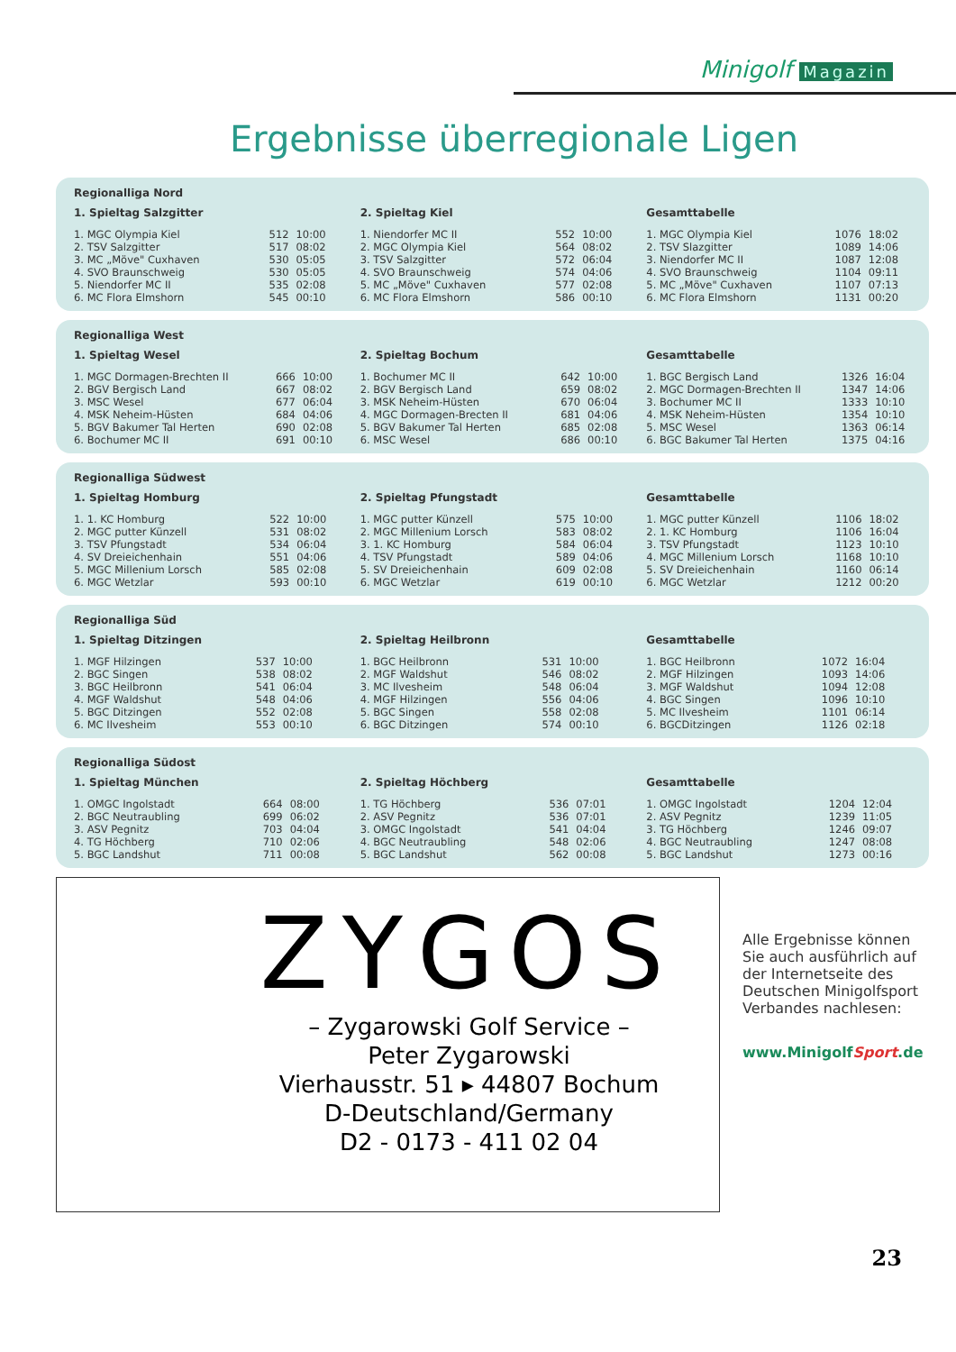Minigolf Magazin
Ergebnisse überregionale Ligen
Regionalliga Nord
1. Spieltag Salzgitter
| 1. MGC Olympia Kiel | 512 | 10:00 |
| 2. TSV Salzgitter | 517 | 08:02 |
| 3. MC „Möve" Cuxhaven | 530 | 05:05 |
| 4. SVO Braunschweig | 530 | 05:05 |
| 5. Niendorfer MC II | 535 | 02:08 |
| 6. MC Flora Elmshorn | 545 | 00:10 |
2. Spieltag Kiel
| 1. Niendorfer MC II | 552 | 10:00 |
| 2. MGC Olympia Kiel | 564 | 08:02 |
| 3. TSV Salzgitter | 572 | 06:04 |
| 4. SVO Braunschweig | 574 | 04:06 |
| 5. MC „Möve" Cuxhaven | 577 | 02:08 |
| 6. MC Flora Elmshorn | 586 | 00:10 |
Gesamttabelle
| 1. MGC Olympia Kiel | 1076 | 18:02 |
| 2. TSV Slazgitter | 1089 | 14:06 |
| 3. Niendorfer MC II | 1087 | 12:08 |
| 4. SVO Braunschweig | 1104 | 09:11 |
| 5. MC „Möve" Cuxhaven | 1107 | 07:13 |
| 6. MC Flora Elmshorn | 1131 | 00:20 |
Regionalliga West
1. Spieltag Wesel
| 1. MGC Dormagen-Brechten II | 666 | 10:00 |
| 2. BGV Bergisch Land | 667 | 08:02 |
| 3. MSC Wesel | 677 | 06:04 |
| 4. MSK Neheim-Hüsten | 684 | 04:06 |
| 5. BGV Bakumer Tal Herten | 690 | 02:08 |
| 6. Bochumer MC II | 691 | 00:10 |
2. Spieltag Bochum
| 1. Bochumer MC II | 642 | 10:00 |
| 2. BGV Bergisch Land | 659 | 08:02 |
| 3. MSK Neheim-Hüsten | 670 | 06:04 |
| 4. MGC Dormagen-Brecten II | 681 | 04:06 |
| 5. BGV Bakumer Tal Herten | 685 | 02:08 |
| 6. MSC Wesel | 686 | 00:10 |
Gesamttabelle
| 1. BGC Bergisch Land | 1326 | 16:04 |
| 2. MGC Dormagen-Brechten II | 1347 | 14:06 |
| 3. Bochumer MC II | 1333 | 10:10 |
| 4. MSK Neheim-Hüsten | 1354 | 10:10 |
| 5. MSC Wesel | 1363 | 06:14 |
| 6. BGC Bakumer Tal Herten | 1375 | 04:16 |
Regionalliga Südwest
1. Spieltag Homburg
| 1. 1. KC Homburg | 522 | 10:00 |
| 2. MGC putter Künzell | 531 | 08:02 |
| 3. TSV Pfungstadt | 534 | 06:04 |
| 4. SV Dreieichenhain | 551 | 04:06 |
| 5. MGC Millenium Lorsch | 585 | 02:08 |
| 6. MGC Wetzlar | 593 | 00:10 |
2. Spieltag Pfungstadt
| 1. MGC putter Künzell | 575 | 10:00 |
| 2. MGC Millenium Lorsch | 583 | 08:02 |
| 3. 1. KC Homburg | 584 | 06:04 |
| 4. TSV Pfungstadt | 589 | 04:06 |
| 5. SV Dreieichenhain | 609 | 02:08 |
| 6. MGC Wetzlar | 619 | 00:10 |
Gesamttabelle
| 1. MGC putter Künzell | 1106 | 18:02 |
| 2. 1. KC Homburg | 1106 | 16:04 |
| 3. TSV Pfungstadt | 1123 | 10:10 |
| 4. MGC Millenium Lorsch | 1168 | 10:10 |
| 5. SV Dreieichenhain | 1160 | 06:14 |
| 6. MGC Wetzlar | 1212 | 00:20 |
Regionalliga Süd
1. Spieltag Ditzingen
| 1. MGF Hilzingen | 537 | 10:00 |
| 2. BGC Singen | 538 | 08:02 |
| 3. BGC Heilbronn | 541 | 06:04 |
| 4. MGF Waldshut | 548 | 04:06 |
| 5. BGC Ditzingen | 552 | 02:08 |
| 6. MC Ilvesheim | 553 | 00:10 |
2. Spieltag Heilbronn
| 1. BGC Heilbronn | 531 | 10:00 |
| 2. MGF Waldshut | 546 | 08:02 |
| 3. MC Ilvesheim | 548 | 06:04 |
| 4. MGF Hilzingen | 556 | 04:06 |
| 5. BGC Singen | 558 | 02:08 |
| 6. BGC Ditzingen | 574 | 00:10 |
Gesamttabelle
| 1. BGC Heilbronn | 1072 | 16:04 |
| 2. MGF Hilzingen | 1093 | 14:06 |
| 3. MGF Waldshut | 1094 | 12:08 |
| 4. BGC Singen | 1096 | 10:10 |
| 5. MC Ilvesheim | 1101 | 06:14 |
| 6. BGCDitzingen | 1126 | 02:18 |
Regionalliga Südost
1. Spieltag München
| 1. OMGC Ingolstadt | 664 | 08:00 |
| 2. BGC Neutraubling | 699 | 06:02 |
| 3. ASV Pegnitz | 703 | 04:04 |
| 4. TG Höchberg | 710 | 02:06 |
| 5. BGC Landshut | 711 | 00:08 |
2. Spieltag Höchberg
| 1. TG Höchberg | 536 | 07:01 |
| 2. ASV Pegnitz | 536 | 07:01 |
| 3. OMGC Ingolstadt | 541 | 04:04 |
| 4. BGC Neutraubling | 548 | 02:06 |
| 5. BGC Landshut | 562 | 00:08 |
Gesamttabelle
| 1. OMGC Ingolstadt | 1204 | 12:04 |
| 2. ASV Pegnitz | 1239 | 11:05 |
| 3. TG Höchberg | 1246 | 09:07 |
| 4. BGC Neutraubling | 1247 | 08:08 |
| 5. BGC Landshut | 1273 | 00:16 |
ZYGOS
– Zygarowski Golf Service –
Peter Zygarowski
Vierhausstr. 51 ▸ 44807 Bochum
D-Deutschland/Germany
D2 - 0173 - 411 02 04
Alle Ergebnisse können Sie auch ausführlich auf der Internetseite des Deutschen Minigolfsport Verbandes nachlesen:
www.MinigolfSport.de
23